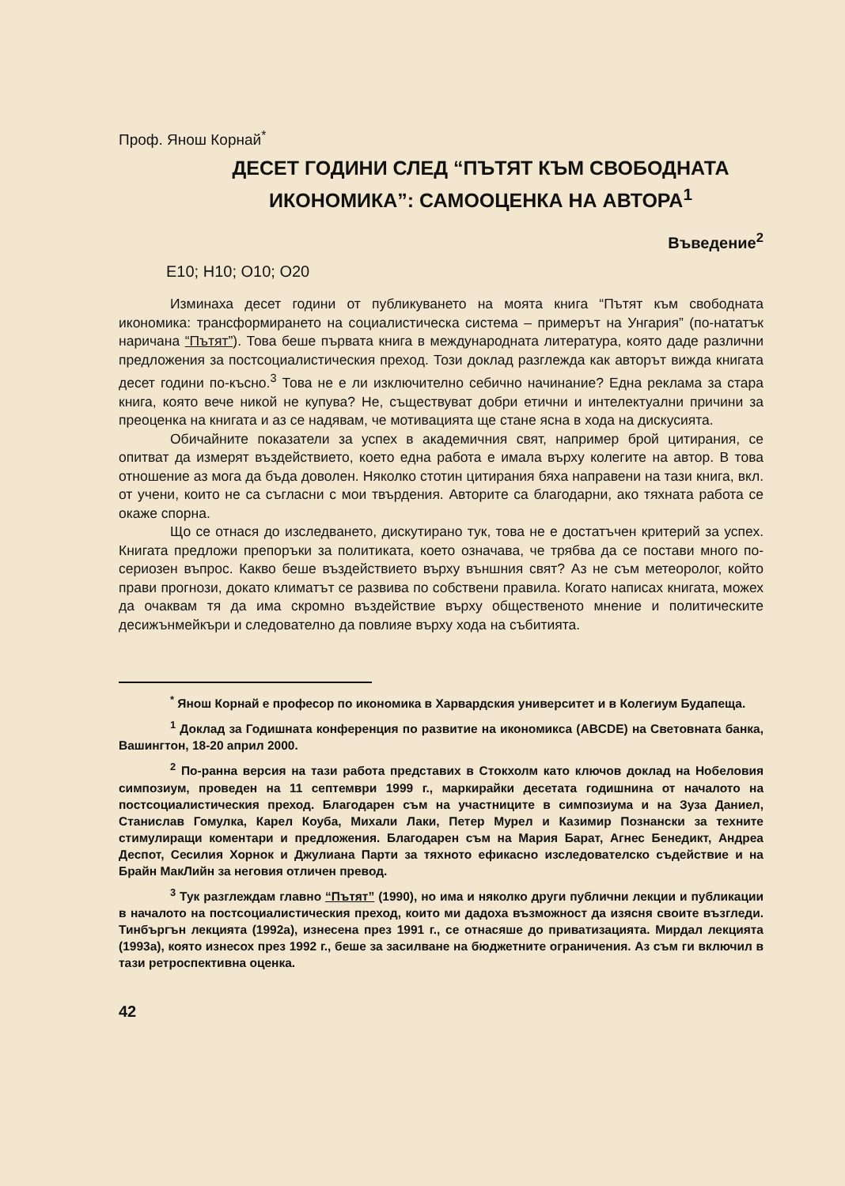Проф. Янош Корнай<sup>*</sup>
ДЕСЕТ ГОДИНИ СЛЕД “ПЪТЯТ КЪМ СВОБОДНАТА ИКОНОМИКА”: САМООЦЕНКА НА АВТОРА<sup>1</sup>
Въведение<sup>2</sup>
Е10; Н10; О10; О20
Изминаха десет години от публикуването на моята книга “Пътят към свободната икономика: трансформирането на социалистическа система – примерът на Унгария” (по-нататък наричана “Пътят”). Това беше първата книга в международната литература, която даде различни предложения за постсоциалистическия преход. Този доклад разглежда как авторът вижда книгата десет години по-късно.<sup>3</sup> Това не е ли изключително себично начинание? Една реклама за стара книга, която вече никой не купува? Не, съществуват добри етични и интелектуални причини за преоценка на книгата и аз се надявам, че мотивацията ще стане ясна в хода на дискусията.
Обичайните показатели за успех в академичния свят, например брой цитирания, се опитват да измерят въздействието, което една работа е имала върху колегите на автор. В това отношение аз мога да бъда доволен. Няколко стотин цитирания бяха направени на тази книга, вкл. от учени, които не са съгласни с мои твърдения. Авторите са благодарни, ако тяхната работа се окаже спорна.
Що се отнася до изследването, дискутирано тук, това не е достатъчен критерий за успех. Книгата предложи препоръки за политиката, което означава, че трябва да се постави много по-сериозен въпрос. Какво беше въздействието върху външния свят? Аз не съм метеоролог, който прави прогнози, докато климатът се развива по собствени правила. Когато написах книгата, можех да очаквам тя да има скромно въздействие върху общественото мнение и политическите десижънмейкъри и следователно да повлияе върху хода на събитията.
<sup>*</sup> Янош Корнай е професор по икономика в Харвардския университет и в Колегиум Будапеща.
<sup>1</sup> Доклад за Годишната конференция по развитие на икономикса (ABCDE) на Световната банка, Вашингтон, 18-20 април 2000.
<sup>2</sup> По-ранна версия на тази работа представих в Стокхолм като ключов доклад на Нобеловия симпозиум, проведен на 11 септември 1999 г., маркирайки десетата годишнина от началото на постсоциалистическия преход. Благодарен съм на участниците в симпозиума и на Зуза Даниел, Станислав Гомулка, Карел Коуба, Михали Лаки, Петер Мурел и Казимир Познански за техните стимулиращи коментари и предложения. Благодарен съм на Мария Барат, Агнес Бенедикт, Андреа Деспот, Сесилия Хорнок и Джулиана Парти за тяхното ефикасно изследователско съдействие и на Брайн МакЛийн за неговия отличен превод.
<sup>3</sup> Тук разглеждам главно “Пътят” (1990), но има и няколко други публични лекции и публикации в началото на постсоциалистическия преход, които ми дадоха възможност да изясня своите възгледи. Тинбъргън лекцията (1992а), изнесена през 1991 г., се отнасяше до приватизацията. Мирдал лекцията (1993а), която изнесох през 1992 г., беше за засилване на бюджетните ограничения. Аз съм ги включил в тази ретроспективна оценка.
42